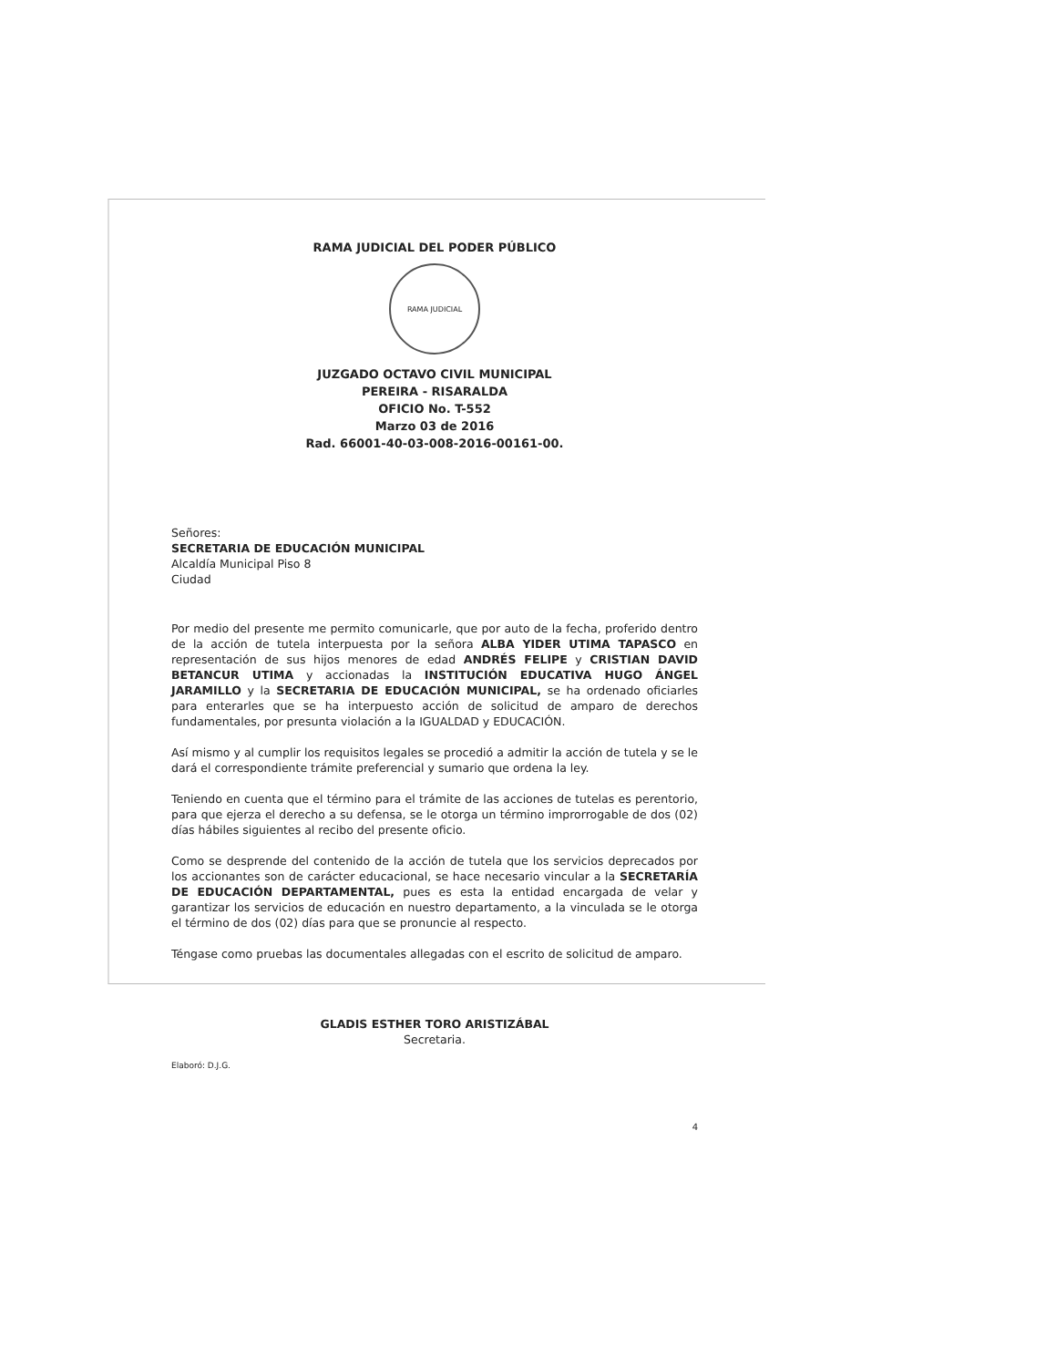RAMA JUDICIAL DEL PODER PÚBLICO
RAMA JUDICIAL
JUZGADO OCTAVO CIVIL MUNICIPAL
PEREIRA - RISARALDA
OFICIO No. T-552
Marzo 03 de 2016
Rad. 66001-40-03-008-2016-00161-00.
Señores:
SECRETARIA DE EDUCACIÓN MUNICIPAL
Alcaldía Municipal Piso 8
Ciudad
Por medio del presente me permito comunicarle, que por auto de la fecha, proferido dentro de la acción de tutela interpuesta por la señora ALBA YIDER UTIMA TAPASCO en representación de sus hijos menores de edad ANDRÉS FELIPE y CRISTIAN DAVID BETANCUR UTIMA y accionadas la INSTITUCIÓN EDUCATIVA HUGO ÁNGEL JARAMILLO y la SECRETARIA DE EDUCACIÓN MUNICIPAL, se ha ordenado oficiarles para enterarles que se ha interpuesto acción de solicitud de amparo de derechos fundamentales, por presunta violación a la IGUALDAD y EDUCACIÓN.
Así mismo y al cumplir los requisitos legales se procedió a admitir la acción de tutela y se le dará el correspondiente trámite preferencial y sumario que ordena la ley.
Teniendo en cuenta que el término para el trámite de las acciones de tutelas es perentorio, para que ejerza el derecho a su defensa, se le otorga un término improrrogable de dos (02) días hábiles siguientes al recibo del presente oficio.
Como se desprende del contenido de la acción de tutela que los servicios deprecados por los accionantes son de carácter educacional, se hace necesario vincular a la SECRETARÍA DE EDUCACIÓN DEPARTAMENTAL, pues es esta la entidad encargada de velar y garantizar los servicios de educación en nuestro departamento, a la vinculada se le otorga el término de dos (02) días para que se pronuncie al respecto.
Téngase como pruebas las documentales allegadas con el escrito de solicitud de amparo.
GLADIS ESTHER TORO ARISTIZÁBAL
Secretaria.
Elaboró: D.J.G.
4